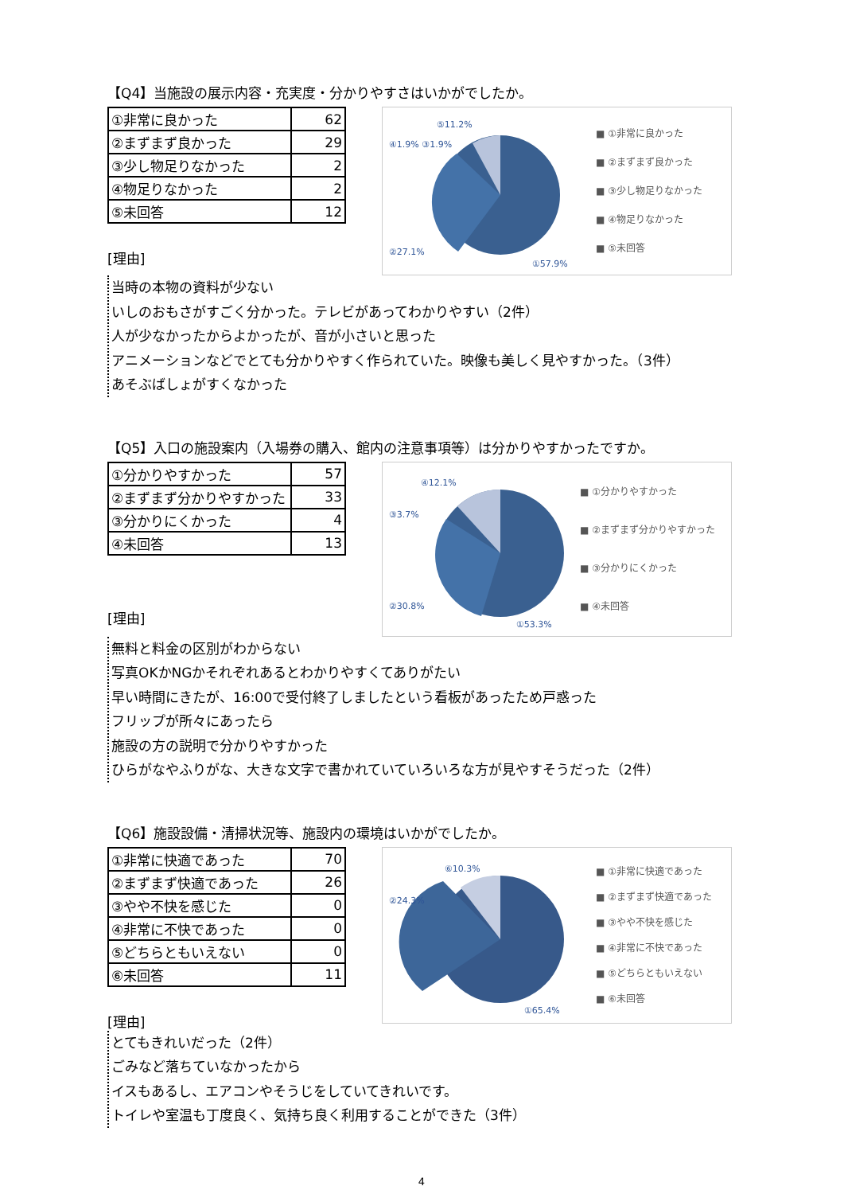【Q4】当施設の展示内容・充実度・分かりやすさはいかがでしたか。
| ①非常に良かった | 62 |
| ②まずまず良かった | 29 |
| ③少し物足りなかった | 2 |
| ④物足りなかった | 2 |
| ⑤未回答 | 12 |
[理由]
⑤11.2%
④1.9% ③1.9%
②27.1%
①57.9%
■ ①非常に良かった
■ ②まずまず良かった
■ ③少し物足りなかった
■ ④物足りなかった
■ ⑤未回答
当時の本物の資料が少ない
いしのおもさがすごく分かった。テレビがあってわかりやすい（2件）
人が少なかったからよかったが、音が小さいと思った
アニメーションなどでとても分かりやすく作られていた。映像も美しく見やすかった。（3件）
あそぶばしょがすくなかった
【Q5】入口の施設案内（入場券の購入、館内の注意事項等）は分かりやすかったですか。
| ①分かりやすかった | 57 |
| ②まずまず分かりやすかった | 33 |
| ③分かりにくかった | 4 |
| ④未回答 | 13 |
[理由]
④12.1%
③3.7%
②30.8%
①53.3%
■ ①分かりやすかった
■ ②まずまず分かりやすかった
■ ③分かりにくかった
■ ④未回答
無料と料金の区別がわからない
写真OKかNGかそれぞれあるとわかりやすくてありがたい
早い時間にきたが、16:00で受付終了しましたという看板があったため戸惑った
フリップが所々にあったら
施設の方の説明で分かりやすかった
ひらがなやふりがな、大きな文字で書かれていていろいろな方が見やすそうだった（2件）
【Q6】施設設備・清掃状況等、施設内の環境はいかがでしたか。
| ①非常に快適であった | 70 |
| ②まずまず快適であった | 26 |
| ③やや不快を感じた | 0 |
| ④非常に不快であった | 0 |
| ⑤どちらともいえない | 0 |
| ⑥未回答 | 11 |
[理由]
⑥10.3%
②24.3%
①65.4%
■ ①非常に快適であった
■ ②まずまず快適であった
■ ③やや不快を感じた
■ ④非常に不快であった
■ ⑤どちらともいえない
■ ⑥未回答
とてもきれいだった（2件）
ごみなど落ちていなかったから
イスもあるし、エアコンやそうじをしていてきれいです。
トイレや室温も丁度良く、気持ち良く利用することができた（3件）
4